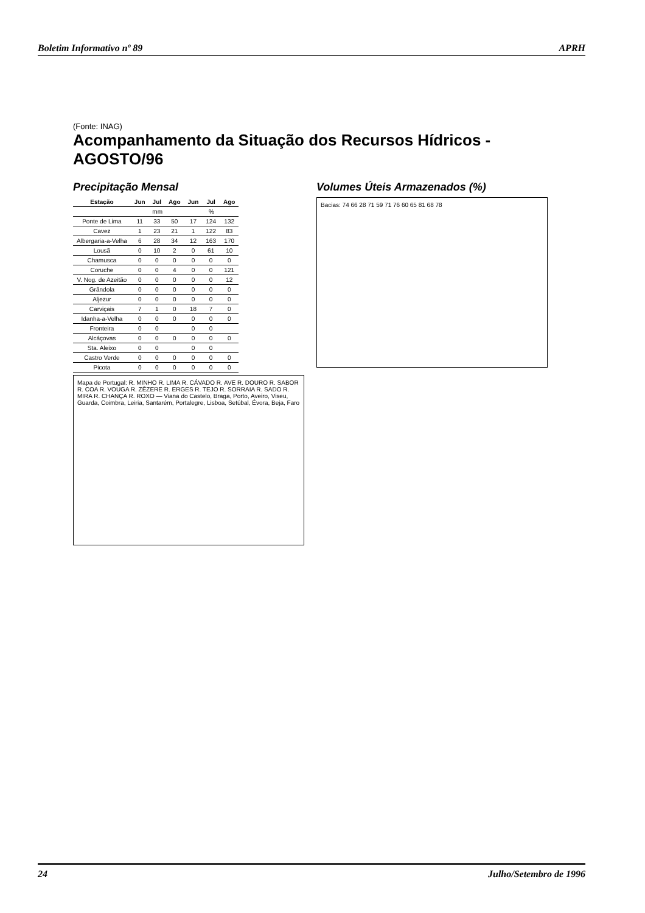Boletim Informativo nº 89 APRH
(Fonte: INAG)
Acompanhamento da Situação dos Recursos Hídricos - AGOSTO/96
Precipitação Mensal
| Estação | Jun | Jul | Ago | Jun | Jul | Ago |
| --- | --- | --- | --- | --- | --- | --- |
| | mm | | | % | | |
| Ponte de Lima | 11 | 33 | 50 | 17 | 124 | 132 |
| Cavez | 1 | 23 | 21 | 1 | 122 | 83 |
| Albergaria-a-Velha | 6 | 28 | 34 | 12 | 163 | 170 |
| Lousã | 0 | 10 | 2 | 0 | 61 | 10 |
| Chamusca | 0 | 0 | 0 | 0 | 0 | 0 |
| Coruche | 0 | 0 | 4 | 0 | 0 | 121 |
| V. Nog. de Azeitão | 0 | 0 | 0 | 0 | 0 | 12 |
| Grândola | 0 | 0 | 0 | 0 | 0 | 0 |
| Aljezur | 0 | 0 | 0 | 0 | 0 | 0 |
| Carviçais | 7 | 1 | 0 | 18 | 7 | 0 |
| Idanha-a-Velha | 0 | 0 | 0 | 0 | 0 | 0 |
| Fronteira | 0 | 0 | | 0 | 0 | |
| Alcáçovas | 0 | 0 | 0 | 0 | 0 | 0 |
| Sta. Aleixo | 0 | 0 | | 0 | 0 | |
| Castro Verde | 0 | 0 | 0 | 0 | 0 | 0 |
| Picota | 0 | 0 | 0 | 0 | 0 | 0 |
Mapa de Portugal: R. MINHO R. LIMA R. CÁVADO R. AVE R. DOURO R. SABOR R. COA R. VOUGA R. ZÊZERE R. ERGES R. TEJO R. SORRAIA R. SADO R. MIRA R. CHANÇA R. ROXO — Viana do Castelo, Braga, Porto, Aveiro, Viseu, Guarda, Coimbra, Leiria, Santarém, Portalegre, Lisboa, Setúbal, Évora, Beja, Faro
Volumes Úteis Armazenados (%)
Bacias: 74 66 28 71 59 71 76 60 65 81 68 78
24 Julho/Setembro de 1996